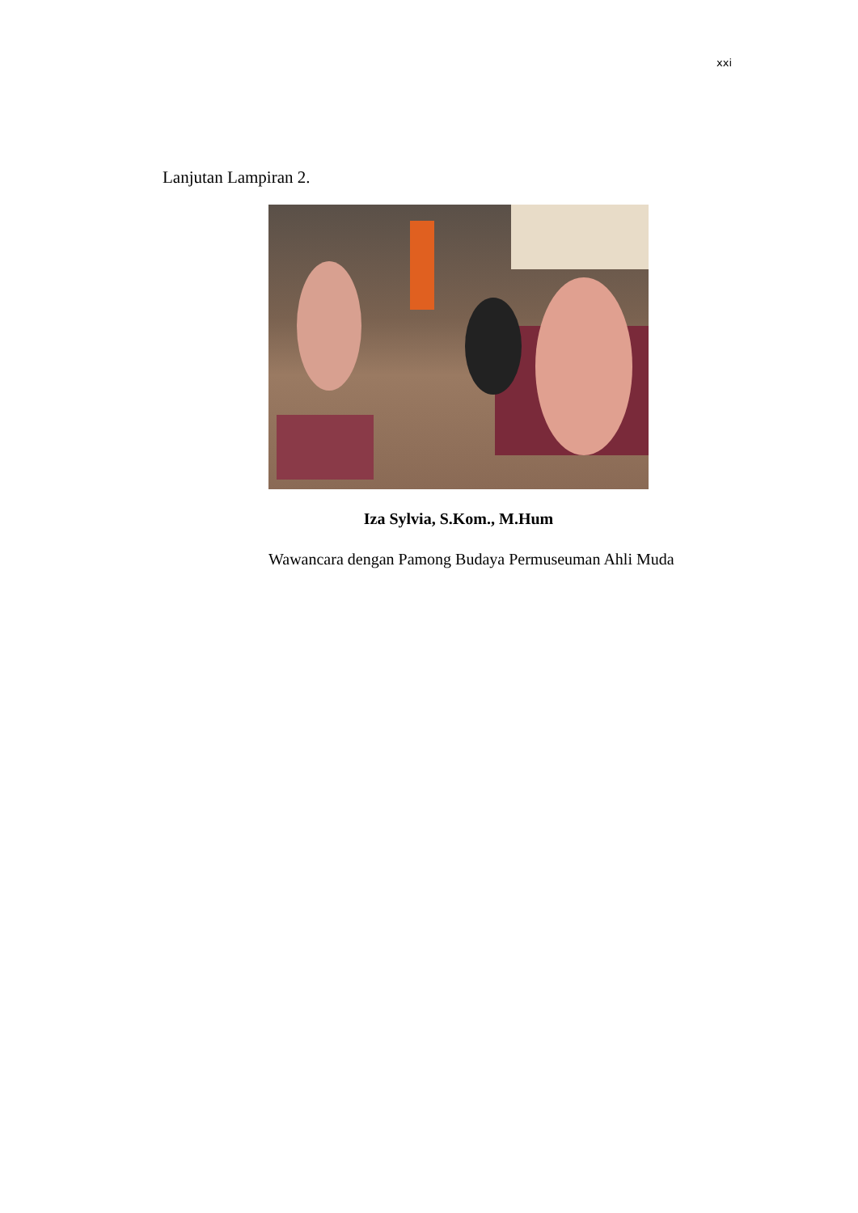xxi
Lanjutan Lampiran 2.
Iza Sylvia, S.Kom., M.Hum
Wawancara dengan Pamong Budaya Permuseuman Ahli Muda